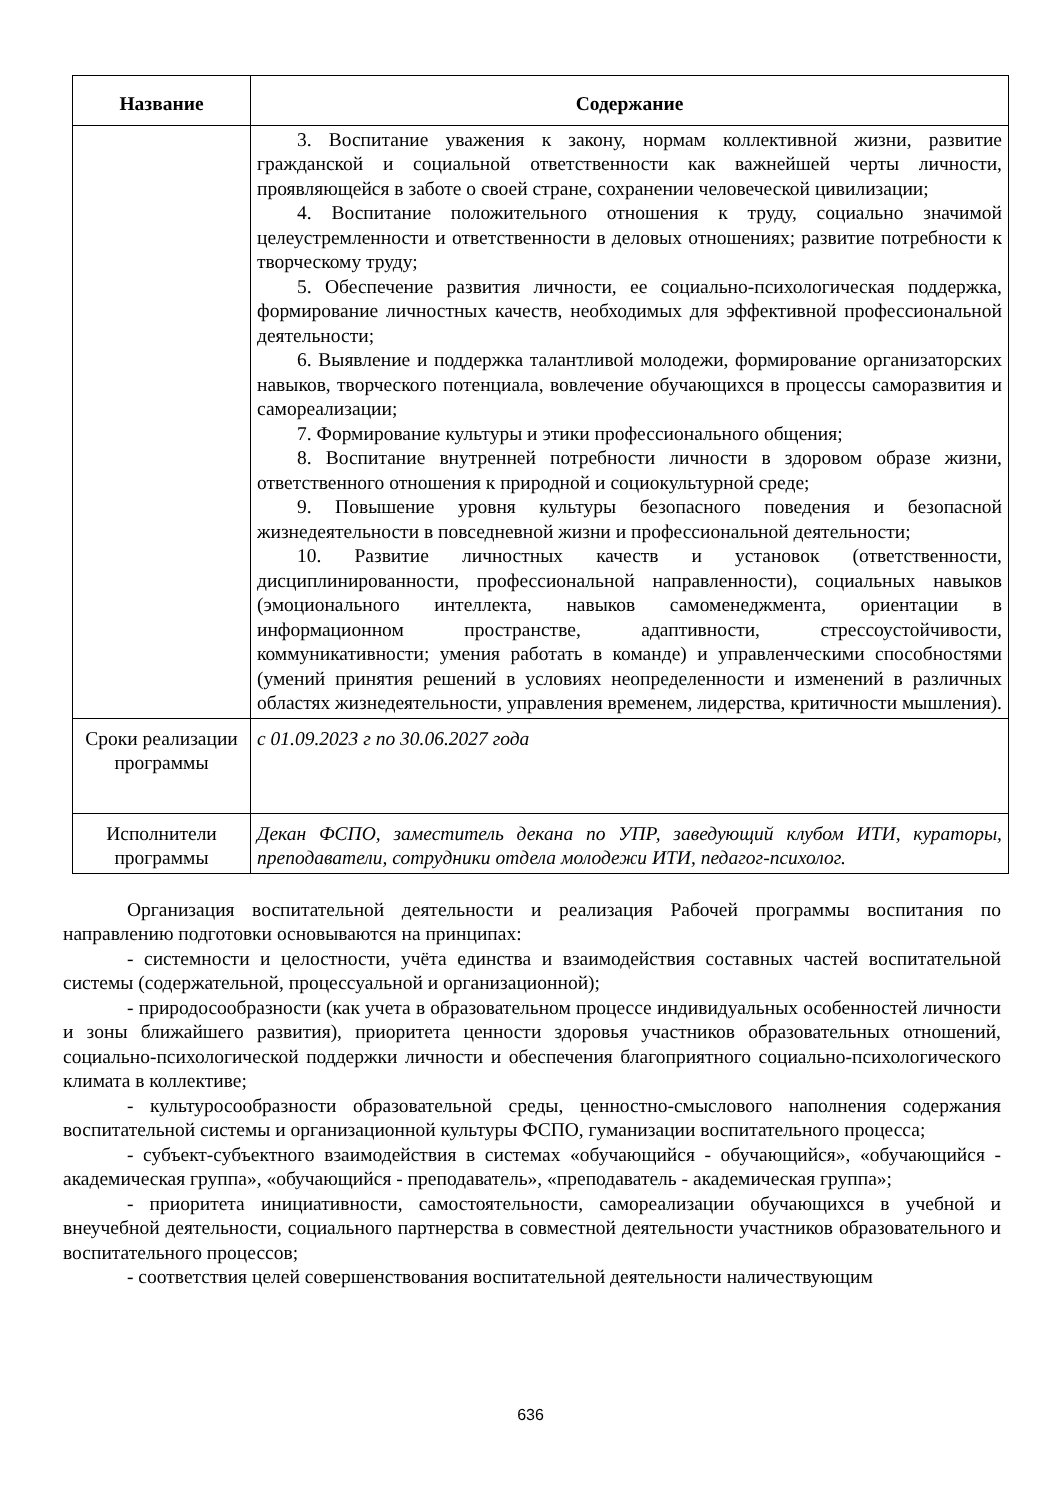| Название | Содержание |
| --- | --- |
| | 3. Воспитание уважения к закону, нормам коллективной жизни, развитие гражданской и социальной ответственности как важнейшей черты личности, проявляющейся в заботе о своей стране, сохранении человеческой цивилизации; 4. Воспитание положительного отношения к труду, социально значимой целеустремленности и ответственности в деловых отношениях; развитие потребности к творческому труду; 5. Обеспечение развития личности, ее социально-психологическая поддержка, формирование личностных качеств, необходимых для эффективной профессиональной деятельности; 6. Выявление и поддержка талантливой молодежи, формирование организаторских навыков, творческого потенциала, вовлечение обучающихся в процессы саморазвития и самореализации; 7. Формирование культуры и этики профессионального общения; 8. Воспитание внутренней потребности личности в здоровом образе жизни, ответственного отношения к природной и социокультурной среде; 9. Повышение уровня культуры безопасного поведения и безопасной жизнедеятельности в повседневной жизни и профессиональной деятельности; 10. Развитие личностных качеств и установок (ответственности, дисциплинированности, профессиональной направленности), социальных навыков (эмоционального интеллекта, навыков самоменеджмента, ориентации в информационном пространстве, адаптивности, стрессоустойчивости, коммуникативности; умения работать в команде) и управленческими способностями (умений принятия решений в условиях неопределенности и изменений в различных областях жизнедеятельности, управления временем, лидерства, критичности мышления). |
| Сроки реализации программы | с 01.09.2023 г по 30.06.2027 года |
| Исполнители программы | Декан ФСПО, заместитель декана по УПР, заведующий клубом ИТИ, кураторы, преподаватели, сотрудники отдела молодежи ИТИ, педагог-психолог. |
Организация воспитательной деятельности и реализация Рабочей программы воспитания по направлению подготовки основываются на принципах:
- системности и целостности, учёта единства и взаимодействия составных частей воспитательной системы (содержательной, процессуальной и организационной);
- природосообразности (как учета в образовательном процессе индивидуальных особенностей личности и зоны ближайшего развития), приоритета ценности здоровья участников образовательных отношений, социально-психологической поддержки личности и обеспечения благоприятного социально-психологического климата в коллективе;
- культуросообразности образовательной среды, ценностно-смыслового наполнения содержания воспитательной системы и организационной культуры ФСПО, гуманизации воспитательного процесса;
- субъект-субъектного взаимодействия в системах «обучающийся - обучающийся», «обучающийся - академическая группа», «обучающийся - преподаватель», «преподаватель - академическая группа»;
- приоритета инициативности, самостоятельности, самореализации обучающихся в учебной и внеучебной деятельности, социального партнерства в совместной деятельности участников образовательного и воспитательного процессов;
- соответствия целей совершенствования воспитательной деятельности наличествующим
636